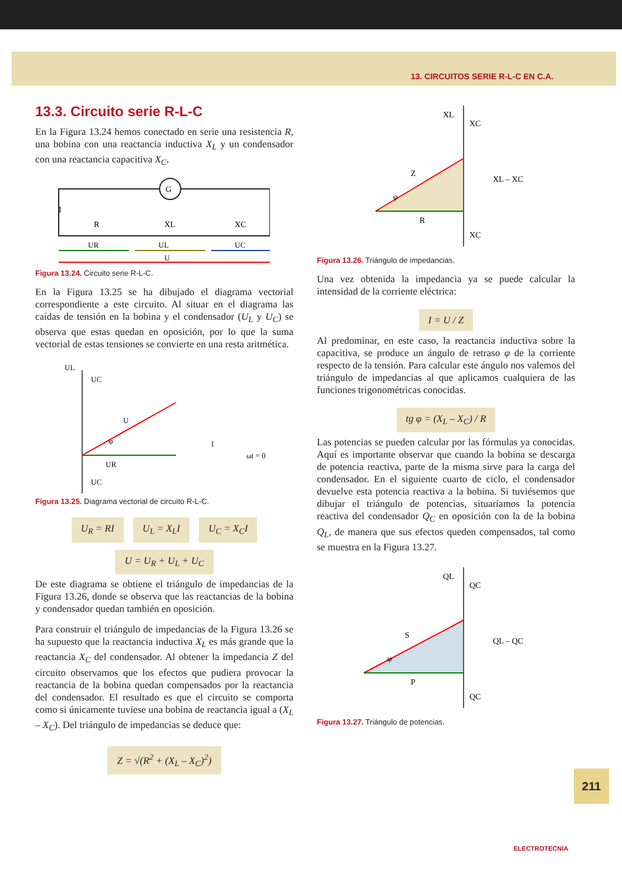13. CIRCUITOS SERIE R-L-C EN C.A.
13.3. Circuito serie R-L-C
En la Figura 13.24 hemos conectado en serie una resistencia R, una bobina con una reactancia inductiva X<sub>L</sub> y un condensador con una reactancia capacitiva X<sub>C</sub>.
G
I
R
XL
XC
UR
UL
UC
U
Figura 13.24. Circuito serie R-L-C.
En la Figura 13.25 se ha dibujado el diagrama vectorial correspondiente a este circuito. Al situar en el diagrama las caídas de tensión en la bobina y el condensador (U<sub>L</sub> y U<sub>C</sub>) se observa que estas quedan en oposición, por lo que la suma vectorial de estas tensiones se convierte en una resta aritmética.
UL
UC
U
UR
I
ωt = 0
UC
φ
Figura 13.25. Diagrama vectorial de circuito R-L-C.
U<sub>R</sub> = RI U<sub>L</sub> = X<sub>L</sub>I U<sub>C</sub> = X<sub>C</sub>I
U = U<sub>R</sub> + U<sub>L</sub> + U<sub>C</sub>
De este diagrama se obtiene el triángulo de impedancias de la Figura 13.26, donde se observa que las reactancias de la bobina y condensador quedan también en oposición.
Para construir el triángulo de impedancias de la Figura 13.26 se ha supuesto que la reactancia inductiva X<sub>L</sub> es más grande que la reactancia X<sub>C</sub> del condensador. Al obtener la impedancia Z del circuito observamos que los efectos que pudiera provocar la reactancia de la bobina quedan compensados por la reactancia del condensador. El resultado es que el circuito se comporta como si únicamente tuviese una bobina de reactancia igual a (X<sub>L</sub> – X<sub>C</sub>). Del triángulo de impedancias se deduce que:
Z = √(R<sup>2</sup> + (X<sub>L</sub> – X<sub>C</sub>)<sup>2</sup>)
XL
XC
Z
R
XL – XC
XC
φ
Figura 13.26. Triángulo de impedancias.
Una vez obtenida la impedancia ya se puede calcular la intensidad de la corriente eléctrica:
I = U / Z
Al predominar, en este caso, la reactancia inductiva sobre la capacitiva, se produce un ángulo de retraso φ de la corriente respecto de la tensión. Para calcular este ángulo nos valemos del triángulo de impedancias al que aplicamos cualquiera de las funciones trigonométricas conocidas.
tg φ = (X<sub>L</sub> – X<sub>C</sub>) / R
Las potencias se pueden calcular por las fórmulas ya conocidas. Aquí es importante observar que cuando la bobina se descarga de potencia reactiva, parte de la misma sirve para la carga del condensador. En el siguiente cuarto de ciclo, el condensador devuelve esta potencia reactiva a la bobina. Si tuviésemos que dibujar el triángulo de potencias, situaríamos la potencia reactiva del condensador Q<sub>C</sub> en oposición con la de la bobina Q<sub>L</sub>, de manera que sus efectos queden compensados, tal como se muestra en la Figura 13.27.
QL
QC
S
P
QL – QC
QC
φ
Figura 13.27. Triángulo de potencias.
211
ELECTROTECNIA